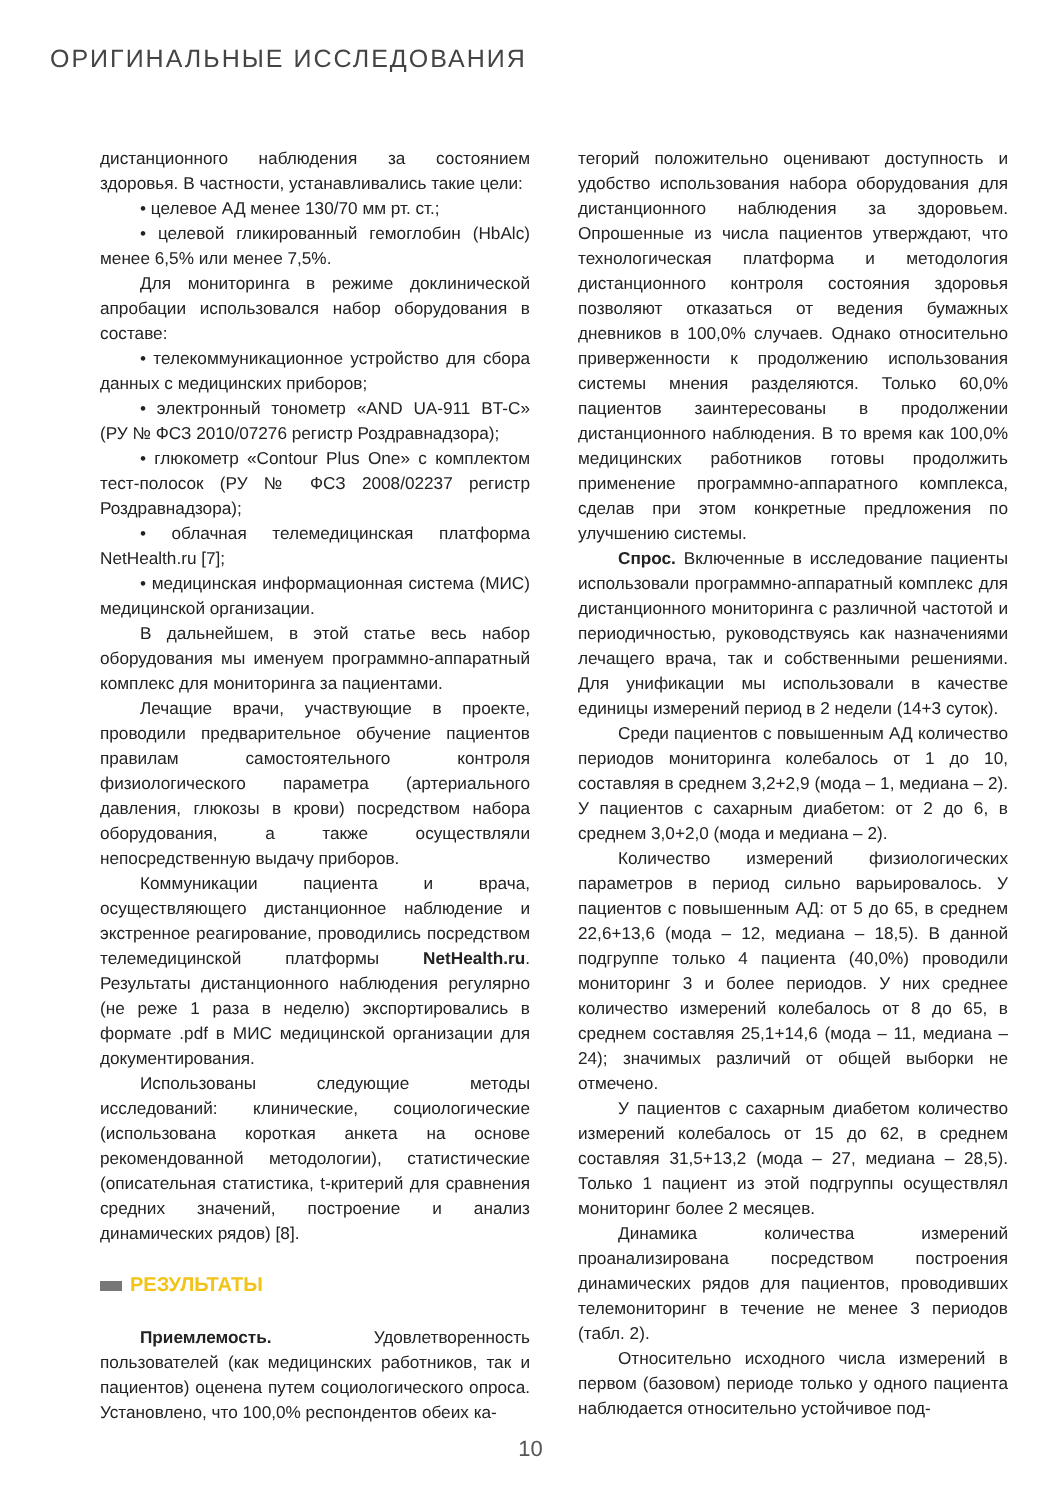ОРИГИНАЛЬНЫЕ ИССЛЕДОВАНИЯ
дистанционного наблюдения за состоянием здоровья. В частности, устанавливались такие цели:
• целевое АД менее 130/70 мм рт. ст.;
• целевой гликированный гемоглобин (HbAlc) менее 6,5% или менее 7,5%.
Для мониторинга в режиме доклинической апробации использовался набор оборудования в составе:
• телекоммуникационное устройство для сбора данных с медицинских приборов;
• электронный тонометр «AND UA-911 BT-C» (РУ № ФСЗ 2010/07276 регистр Роздравнадзора);
• глюкометр «Contour Plus One» с комплектом тест-полосок (РУ № ФСЗ 2008/02237 регистр Роздравнадзора);
• облачная телемедицинская платформа NetHealth.ru [7];
• медицинская информационная система (МИС) медицинской организации.
В дальнейшем, в этой статье весь набор оборудования мы именуем программно-аппаратный комплекс для мониторинга за пациентами.
Лечащие врачи, участвующие в проекте, проводили предварительное обучение пациентов правилам самостоятельного контроля физиологического параметра (артериального давления, глюкозы в крови) посредством набора оборудования, а также осуществляли непосредственную выдачу приборов.
Коммуникации пациента и врача, осуществляющего дистанционное наблюдение и экстренное реагирование, проводились посредством телемедицинской платформы NetHealth.ru. Результаты дистанционного наблюдения регулярно (не реже 1 раза в неделю) экспортировались в формате .pdf в МИС медицинской организации для документирования.
Использованы следующие методы исследований: клинические, социологические (использована короткая анкета на основе рекомендованной методологии), статистические (описательная статистика, t-критерий для сравнения средних значений, построение и анализ динамических рядов) [8].
РЕЗУЛЬТАТЫ
Приемлемость. Удовлетворенность пользователей (как медицинских работников, так и пациентов) оценена путем социологического опроса. Установлено, что 100,0% респондентов обеих ка-
тегорий положительно оценивают доступность и удобство использования набора оборудования для дистанционного наблюдения за здоровьем. Опрошенные из числа пациентов утверждают, что технологическая платформа и методология дистанционного контроля состояния здоровья позволяют отказаться от ведения бумажных дневников в 100,0% случаев. Однако относительно приверженности к продолжению использования системы мнения разделяются. Только 60,0% пациентов заинтересованы в продолжении дистанционного наблюдения. В то время как 100,0% медицинских работников готовы продолжить применение программно-аппаратного комплекса, сделав при этом конкретные предложения по улучшению системы.
Спрос. Включенные в исследование пациенты использовали программно-аппаратный комплекс для дистанционного мониторинга с различной частотой и периодичностью, руководствуясь как назначениями лечащего врача, так и собственными решениями. Для унификации мы использовали в качестве единицы измерений период в 2 недели (14+3 суток).
Среди пациентов с повышенным АД количество периодов мониторинга колебалось от 1 до 10, составляя в среднем 3,2+2,9 (мода – 1, медиана – 2). У пациентов с сахарным диабетом: от 2 до 6, в среднем 3,0+2,0 (мода и медиана – 2).
Количество измерений физиологических параметров в период сильно варьировалось. У пациентов с повышенным АД: от 5 до 65, в среднем 22,6+13,6 (мода – 12, медиана – 18,5). В данной подгруппе только 4 пациента (40,0%) проводили мониторинг 3 и более периодов. У них среднее количество измерений колебалось от 8 до 65, в среднем составляя 25,1+14,6 (мода – 11, медиана – 24); значимых различий от общей выборки не отмечено.
У пациентов с сахарным диабетом количество измерений колебалось от 15 до 62, в среднем составляя 31,5+13,2 (мода – 27, медиана – 28,5). Только 1 пациент из этой подгруппы осуществлял мониторинг более 2 месяцев.
Динамика количества измерений проанализирована посредством построения динамических рядов для пациентов, проводивших телемониторинг в течение не менее 3 периодов (табл. 2).
Относительно исходного числа измерений в первом (базовом) периоде только у одного пациента наблюдается относительно устойчивое под-
10